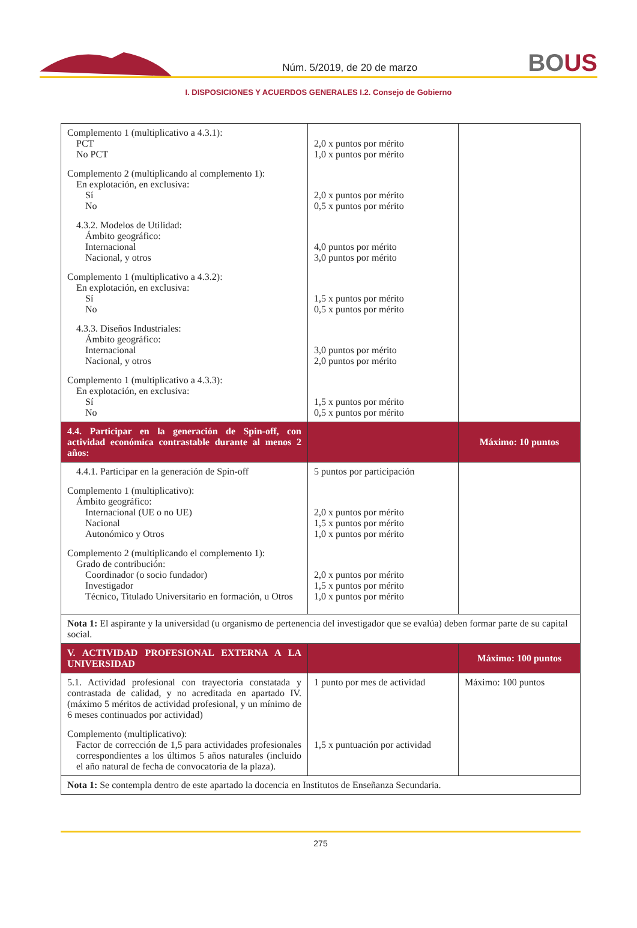Núm. 5/2019, de 20 de marzo
BOUS
I. DISPOSICIONES Y ACUERDOS GENERALES I.2. Consejo de Gobierno
| Complemento 1 (multiplicativo a 4.3.1): PCT No PCT Complemento 2 (multiplicando al complemento 1): En explotación, en exclusiva: Sí No 4.3.2. Modelos de Utilidad: Ámbito geográfico: Internacional Nacional, y otros Complemento 1 (multiplicativo a 4.3.2): En explotación, en exclusiva: Sí No 4.3.3. Diseños Industriales: Ámbito geográfico: Internacional Nacional, y otros Complemento 1 (multiplicativo a 4.3.3): En explotación, en exclusiva: Sí No | 2,0 x puntos por mérito 1,0 x puntos por mérito 2,0 x puntos por mérito 0,5 x puntos por mérito 4,0 puntos por mérito 3,0 puntos por mérito 1,5 x puntos por mérito 0,5 x puntos por mérito 3,0 puntos por mérito 2,0 puntos por mérito 1,5 x puntos por mérito 0,5 x puntos por mérito | |
| 4.4. Participar en la generación de Spin-off, con actividad económica contrastable durante al menos 2 años: | | Máximo: 10 puntos |
| 4.4.1. Participar en la generación de Spin-off Complemento 1 (multiplicativo): Ámbito geográfico: Internacional (UE o no UE) Nacional Autonómico y Otros Complemento 2 (multiplicando el complemento 1): Grado de contribución: Coordinador (o socio fundador) Investigador Técnico, Titulado Universitario en formación, u Otros | 5 puntos por participación 2,0 x puntos por mérito 1,5 x puntos por mérito 1,0 x puntos por mérito 2,0 x puntos por mérito 1,5 x puntos por mérito 1,0 x puntos por mérito | |
| Nota 1: El aspirante y la universidad (u organismo de pertenencia del investigador que se evalúa) deben formar parte de su capital social. | | |
| V. ACTIVIDAD PROFESIONAL EXTERNA A LA UNIVERSIDAD | | Máximo: 100 puntos |
| 5.1. Actividad profesional con trayectoria constatada y contrastada de calidad, y no acreditada en apartado IV. (máximo 5 méritos de actividad profesional, y un mínimo de 6 meses continuados por actividad) Complemento (multiplicativo): Factor de corrección de 1,5 para actividades profesionales correspondientes a los últimos 5 años naturales (incluido el año natural de fecha de convocatoria de la plaza). | 1 punto por mes de actividad 1,5 x puntuación por actividad | Máximo: 100 puntos |
| Nota 1: Se contempla dentro de este apartado la docencia en Institutos de Enseñanza Secundaria. | | |
275